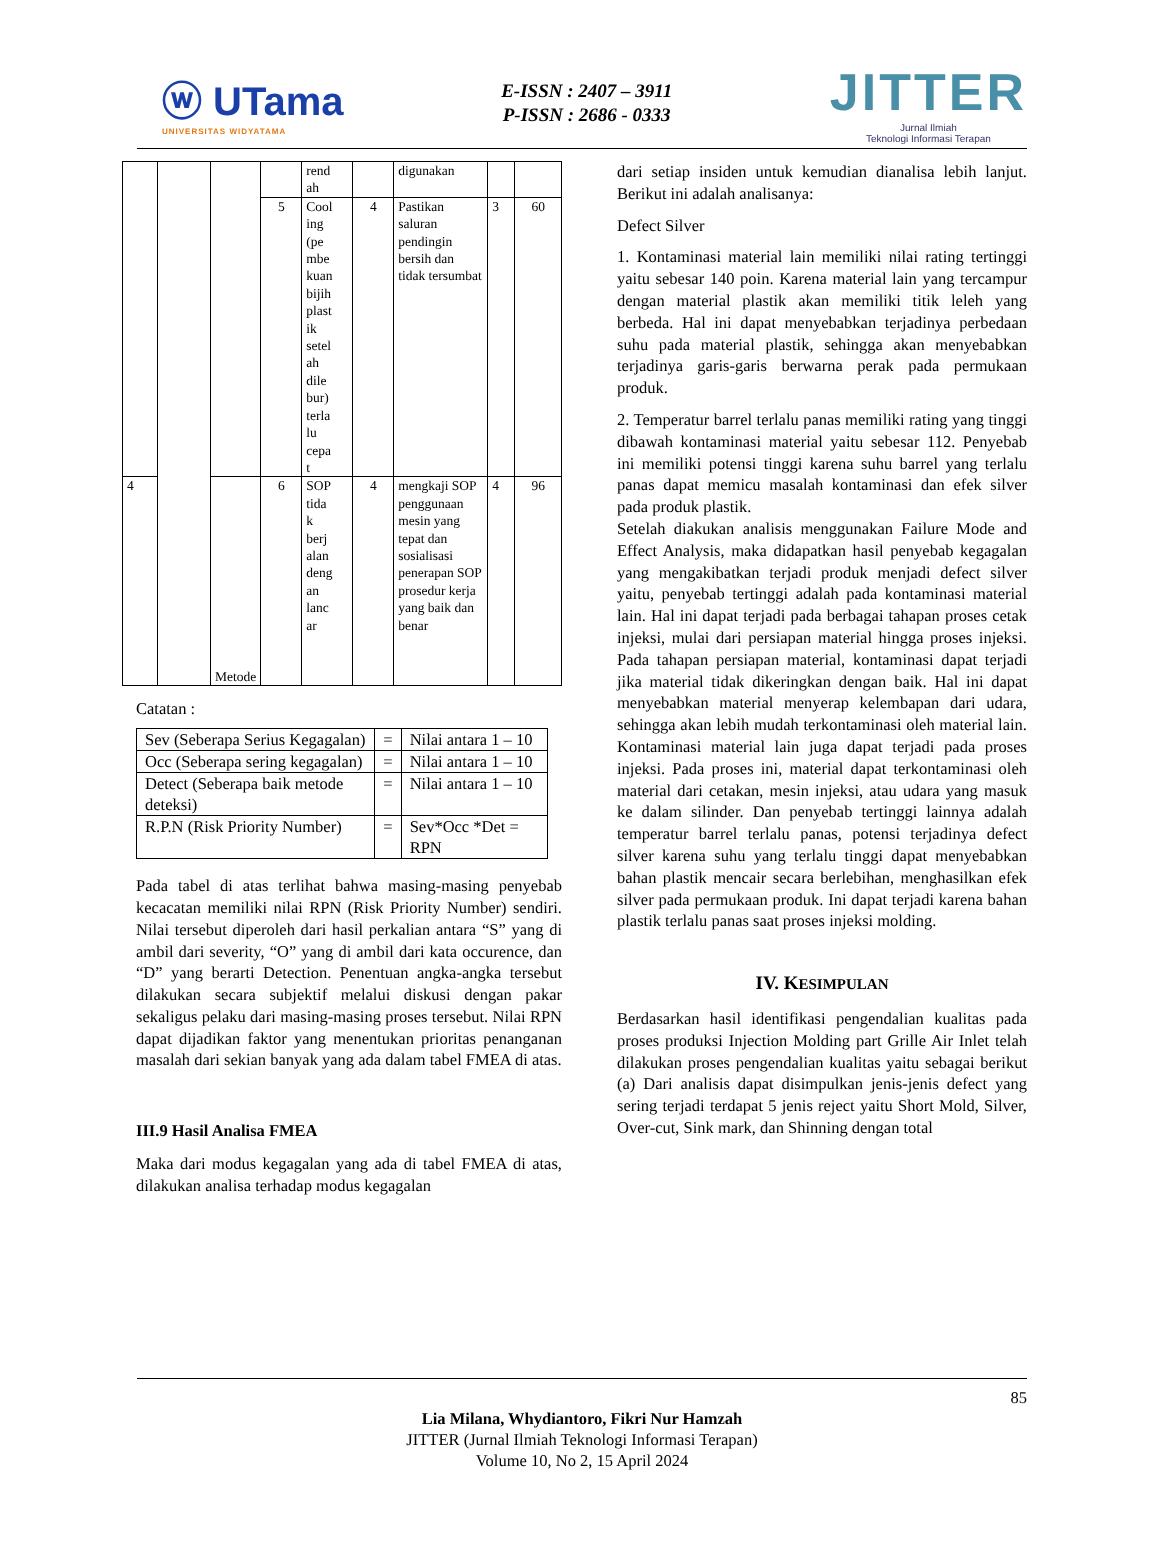ⓦ UTama
UNIVERSITAS WIDYATAMA
E-ISSN : 2407 – 3911
P-ISSN : 2686 - 0333
JITTER
Jurnal Ilmiah
Teknologi Informasi Terapan
| | | | | rend ah | | digunakan | | |
| | | | 5 | Cool ing (pe mbe kuan bijih plast ik setel ah dile bur) terla lu cepa t | 4 | Pastikan saluran pendingin bersih dan tidak tersumbat | 3 | 60 |
| 4 | | Metode | 6 | SOP tida k berj alan deng an lanc ar | 4 | mengkaji SOP penggunaan mesin yang tepat dan sosialisasi penerapan SOP prosedur kerja yang baik dan benar | 4 | 96 |
Catatan :
| Sev (Seberapa Serius Kegagalan) | = | Nilai antara 1 – 10 |
| Occ (Seberapa sering kegagalan) | = | Nilai antara 1 – 10 |
| Detect (Seberapa baik metode deteksi) | = | Nilai antara 1 – 10 |
| R.P.N (Risk Priority Number) | = | Sev*Occ *Det = RPN |
Pada tabel di atas terlihat bahwa masing-masing penyebab kecacatan memiliki nilai RPN (Risk Priority Number) sendiri. Nilai tersebut diperoleh dari hasil perkalian antara “S” yang di ambil dari severity, “O” yang di ambil dari kata occurence, dan “D” yang berarti Detection. Penentuan angka-angka tersebut dilakukan secara subjektif melalui diskusi dengan pakar sekaligus pelaku dari masing-masing proses tersebut. Nilai RPN dapat dijadikan faktor yang menentukan prioritas penanganan masalah dari sekian banyak yang ada dalam tabel FMEA di atas.
III.9 Hasil Analisa FMEA
Maka dari modus kegagalan yang ada di tabel FMEA di atas, dilakukan analisa terhadap modus kegagalan
dari setiap insiden untuk kemudian dianalisa lebih lanjut. Berikut ini adalah analisanya:
Defect Silver
1. Kontaminasi material lain memiliki nilai rating tertinggi yaitu sebesar 140 poin. Karena material lain yang tercampur dengan material plastik akan memiliki titik leleh yang berbeda. Hal ini dapat menyebabkan terjadinya perbedaan suhu pada material plastik, sehingga akan menyebabkan terjadinya garis-garis berwarna perak pada permukaan produk.
2. Temperatur barrel terlalu panas memiliki rating yang tinggi dibawah kontaminasi material yaitu sebesar 112. Penyebab ini memiliki potensi tinggi karena suhu barrel yang terlalu panas dapat memicu masalah kontaminasi dan efek silver pada produk plastik.
Setelah diakukan analisis menggunakan Failure Mode and Effect Analysis, maka didapatkan hasil penyebab kegagalan yang mengakibatkan terjadi produk menjadi defect silver yaitu, penyebab tertinggi adalah pada kontaminasi material lain. Hal ini dapat terjadi pada berbagai tahapan proses cetak injeksi, mulai dari persiapan material hingga proses injeksi. Pada tahapan persiapan material, kontaminasi dapat terjadi jika material tidak dikeringkan dengan baik. Hal ini dapat menyebabkan material menyerap kelembapan dari udara, sehingga akan lebih mudah terkontaminasi oleh material lain. Kontaminasi material lain juga dapat terjadi pada proses injeksi. Pada proses ini, material dapat terkontaminasi oleh material dari cetakan, mesin injeksi, atau udara yang masuk ke dalam silinder. Dan penyebab tertinggi lainnya adalah temperatur barrel terlalu panas, potensi terjadinya defect silver karena suhu yang terlalu tinggi dapat menyebabkan bahan plastik mencair secara berlebihan, menghasilkan efek silver pada permukaan produk. Ini dapat terjadi karena bahan plastik terlalu panas saat proses injeksi molding.
IV. KESIMPULAN
Berdasarkan hasil identifikasi pengendalian kualitas pada proses produksi Injection Molding part Grille Air Inlet telah dilakukan proses pengendalian kualitas yaitu sebagai berikut (a) Dari analisis dapat disimpulkan jenis-jenis defect yang sering terjadi terdapat 5 jenis reject yaitu Short Mold, Silver, Over-cut, Sink mark, dan Shinning dengan total
85
Lia Milana, Whydiantoro, Fikri Nur Hamzah
JITTER (Jurnal Ilmiah Teknologi Informasi Terapan)
Volume 10, No 2, 15 April 2024